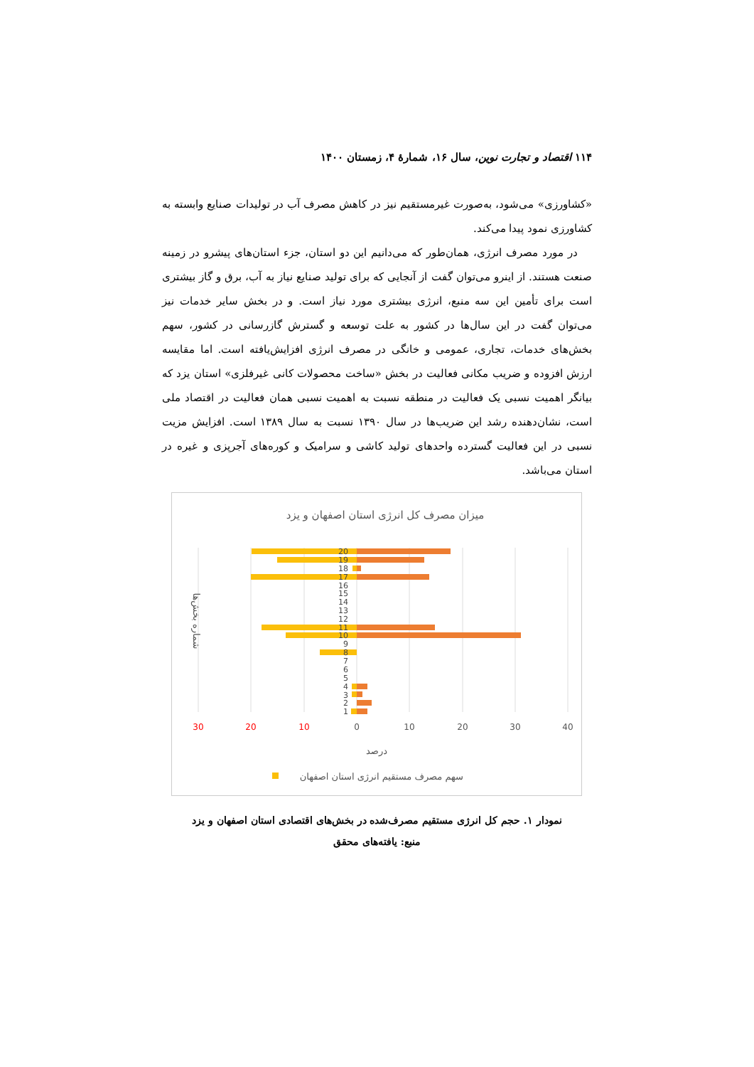۱۱۴ اقتصاد و تجارت نوین، سال ۱۶، شمارۀ ۴، زمستان ۱۴۰۰
«کشاورزی» می‌شود، به‌صورت غیرمستقیم نیز در کاهش مصرف آب در تولیدات صنایع وابسته به کشاورزی نمود پیدا می‌کند.
در مورد مصرف انرژی، همان‌طور که می‌دانیم این دو استان، جزء استان‌های پیشرو در زمینه صنعت هستند. از اینرو می‌توان گفت از آنجایی که برای تولید صنایع نیاز به آب، برق و گاز بیشتری است برای تأمین این سه منبع، انرژی بیشتری مورد نیاز است. و در بخش سایر خدمات نیز می‌توان گفت در این سال‌ها در کشور به علت توسعه و گسترش گازرسانی در کشور، سهم بخش‌های خدمات، تجاری، عمومی و خانگی در مصرف انرژی افزایش‌یافته است. اما مقایسه ارزش افزوده و ضریب مکانی فعالیت در بخش «ساخت محصولات کانی غیرفلزی» استان یزد که بیانگر اهمیت نسبی یک فعالیت در منطقه نسبت به اهمیت نسبی همان فعالیت در اقتصاد ملی است، نشان‌دهنده رشد این ضریب‌ها در سال ۱۳۹۰ نسبت به سال ۱۳۸۹ است. افزایش مزیت نسبی در این فعالیت گسترده واحدهای تولید کاشی و سرامیک و کوره‌های آجرپزی و غیره در استان می‌باشد.
میزان مصرف کل انرژی استان اصفهان و یزد
20
19
18
17
16
15
14
13
12
11
10
9
8
7
6
5
4
3
2
1
30
20
10
0
10
20
30
40
درصد
شماره بخش‌ها
سهم مصرف مستقیم انرژی استان اصفهان
نمودار ۱. حجم کل انرژی مستقیم مصرف‌شده در بخش‌های اقتصادی استان اصفهان و یزد
منبع: یافته‌های محقق